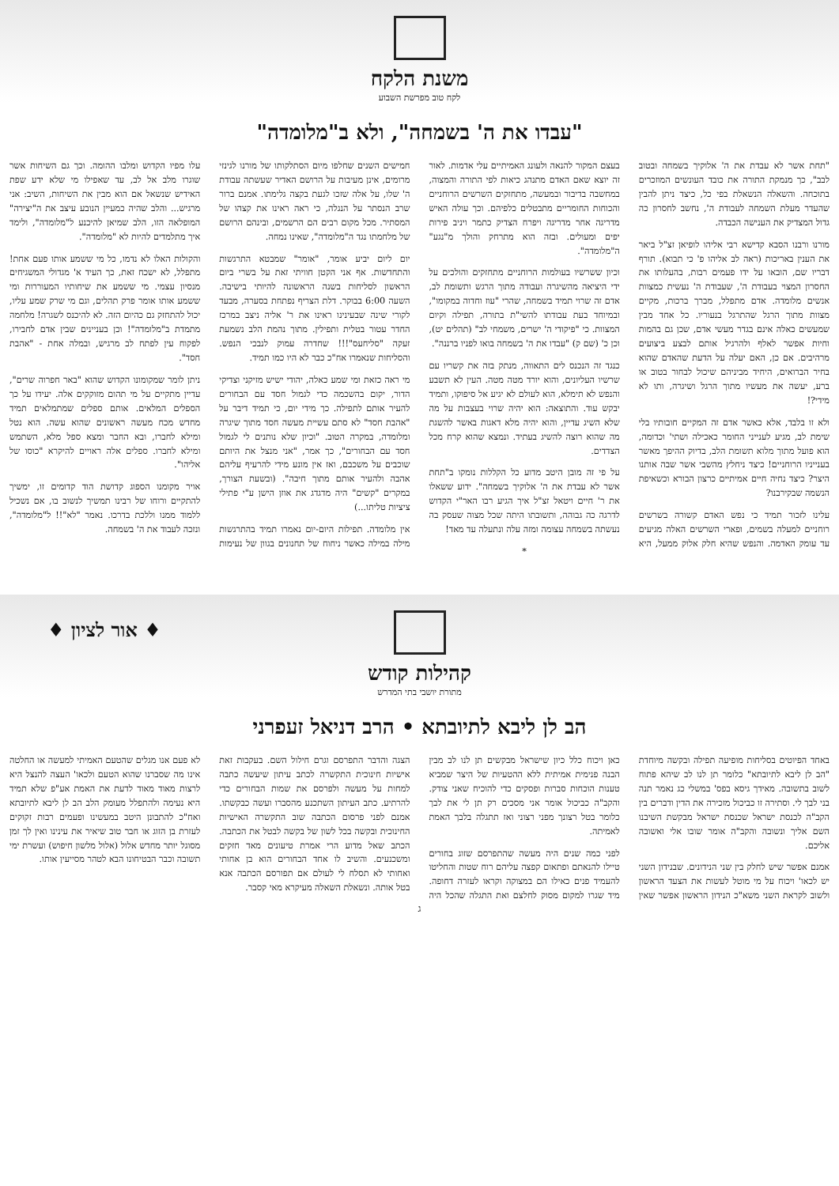משנת הלקח
לקח טוב מפרשת השבוע
"עבדו את ה' בשמחה", ולא ב"מלומדה"
"תחת אשר לא עבדת את ה' אלוקיך בשמחה ובטוב לבב", כך מנמקת התורה את כובד העונשים המוזכרים בתוכחה. והשאלה הנשאלת בפי כל, כיצד ניתן להבין שהעדר מעלת השמחה לעבודת ה', נחשב לחסרון כה גדול המצדיק את הענישה הכבדה.
מורנו ורבנו הסבא קדישא רבי אליהו לופיאן זצ"ל ביאר את הענין באריכות (ראה לב אליהו פ' כי תבוא). תורף דבריו שם, הובאו על ידו פעמים רבות, בהעלותו את החסרון המצוי בעבודת ה', שעבודת ה' נעשית כמצוות אנשים מלומדה. אדם מתפלל, מברך ברכות, מקיים מצוות מתוך הרגל שהתרגל בנעוריו. כל אחד מבין שמעשים כאלה אינם בגדר מעשי אדם, שכן גם בהמות וחיות אפשר לאלף ולהרגיל אותם לבצע ביצועים מרהיבים. אם כן, האם יעלה על הדעת שהאדם שהוא בחיר הברואים, היחיד מביניהם שיכול לבחור בטוב או ברע, יעשה את מעשיו מתוך הרגל ושיגרה, ותו לא מידי?!
ולא זו בלבד, אלא כאשר אדם זה המקיים חובותיו בלי שימת לב, מגיע לענייני החומר כאכילה ושתי' וכדומה, הוא פועל מתוך מלוא תשומת הלב, בדיוק ההיפך מאשר בענייניו הרוחניים! כיצד ניחלץ מהשבי אשר שבה אותנו היצר? כיצד נחיה חיים אמיתיים כרצון הבורא וכשאיפת הנשמה שבקירבנו?
עלינו לזכור תמיד כי נפש האדם קשורה בשרשים רוחניים למעלה בשמים, ופארי השרשים האלה מגיעים עד עומק האדמה. והנפש שהיא חלק אלוק ממעל, היא בעצם המקור להנאה ולעונג האמיתיים עלי אדמות. לאור זה יוצא שאם האדם מתנהג כיאות לפי התורה והמצוה, במחשבה בדיבור ובמעשה, מתחזקים השרשים הרוחניים והכוחות החומריים מתבטלים כלפיהם. וכך עולה האיש מדריגה אחר מדריגה ויפרח הצדיק כתמר ויניב פירות יפים ומעולים. ובזה הוא מתרחק והולך מ"נגע" ה"מלומדה".
וכיון ששרשיו בעולמות הרוחניים מתחזקים והולכים על ידי היציאה מהשיגרה ועבודה מתוך הרגש ותשומת לב, אדם זה שרוי תמיד בשמחה, שהרי "עוז וחדוה במקומו", ובמיוחד בעת עבודתו להשי"ת בתורה, תפילה וקיום המצוות. כי "פיקודי ה' ישרים, משמחי לב" (תהלים יט), וכן כ' (שם ק) "עבדו את ה' בשמחה בואו לפניו ברננה".
כנגד זה הנכנס לים התאווה, מנתק בזה את קשריו עם שרשיו העליונים, והוא יורד מטה מטה. העין לא תשבע והנפש לא תימלא, הוא לעולם לא יגיע אל סיפוקו, ותמיד יבקש עוד. והתוצאה: הוא יהיה שרוי בעצבות על מה שלא השיג עדיין, והוא יהיה מלא דאגות באשר להשגת מה שהוא רוצה להשיג בעתיד. ונמצא שהוא קרח מכל הצדדים.
על פי זה מובן היטב מדוע כל הקללות נומקו ב"תחת אשר לא עבדת את ה' אלוקיך בשמחה". ידוע ששאלו את ר' חיים ויטאל זצ"ל איך הגיע רבו האר"י הקדוש לדרגה כה גבוהה, ותשובתו היתה שכל מצוה שעסק בה נעשתה בשמחה עצומה ומזה עלה ונתעלה עד מאד!
*
חמישים השנים שחלפו מיום הסתלקותו של מורנו לגינזי מרומים, אינן מעיבות על הרושם האדיר שעשתה עבודת ה' שלו, על אלה שזכו לגעת בקצה גלימתו. אמנם ברור שרב הנסתר על הנגלה, כי ראה ראינו את קצהו של המסתיר. מכל מקום רבים הם הרשמים, ובינהם הרושם של מלחמתו נגד ה"מלומדה", שאינו נמחה.
יום ליום יביע אומר, "אומר" שמבטא התרגשות והתחדשות. אף אני הקטן חוויתי זאת על בשרי ביום הראשון לסליחות בשנה הראשונה להיותי בישיבה. השעה 6:00 בבוקר. דלת הצריף נפתחת בסערה, מבעד לקורי שינה שבעינינו ראינו את ר' אליה ניצב במרכז החדר עטור בטלית ותפילין. מתוך נהמת הלב נשמעת זעקה "סליחעס"!!! שחדרה עמוק לנבכי הנפש. והסליחות שנאמרו אח"כ כבר לא היו כמו תמיד.
מי ראה כזאת ומי שמע כאלה, יהודי ישיש מזיקני וצדיקי הדור, יקום בהשכמה כדי לגמול חסד עם הבחורים להעיר אותם לתפילה. כך מידי יום, כי תמיד דיבר על "אהבת חסד" לא סתם עשיית מעשה חסד מתוך שיגרה ומלומדה, במקרה הטוב. "וכיון שלא נותנים לי לגמול חסד עם הבחורים", כך אמר, "אני מנצל את היותם שוכבים על משכבם, ואז אין מונע מידי להרעיף עליהם אהבה ולהעיר אותם מתוך חיבה". (ובשעת הצורך, במקרים "קשים" היה מדגדג את אוזן הישן ע"י פתילי ציציות טליתו...)
אין מלומדה. תפילות היום-יום נאמרו תמיד בהתרגשות מילה במילה כאשר ניחוח של תחנונים בגוון של נעימות עלו מפיו הקדוש ומלבו ההומה. וכך גם השיחות אשר שוגרו מלב אל לב, עד שאפילו מי שלא ידע שפת האידיש שנשאל אם הוא מבין את השיחות, השיב: אני מרגיש... והלב שהיה כמעיין הנובע עיצב את ה"יצירה" המופלאה הזו, הלב שמיאן להיכנע ל"מלומדה", ולימד איך מתלמדים להיות לא "מלומדה".
והקולות האלו לא נדמו, כל מי ששמע אותו פעם אחת! מתפלל, לא ישכח זאת, כך העיד א' מגדולי המשגיחים מנסיון עצמי. מי ששמע את שיחותיו המעוררות ומי ששמע אותו אומר פרק תהלים, וגם מי שרק שמע עליו, יכול להתחזק גם כהיום הזה. לא להיכנס לשגרה! מלחמה מתמדת ב"מלומדה"! וכן בעניינים שבין אדם לחבירו, לפקוח עין לפתח לב מרגיש, ובמלה אחת - "אהבת חסד".
ניתן לומר שמקומונו הקדוש שהוא "באר חפרוה שרים", עדיין מתקיים על מי תהום מזוקקים אלה. יעידו על כך הספלים המלאים. אותם ספלים שמתמלאים תמיד מחדש מכח מעשה ראשונים שהוא עשה. הוא נטל ומילא לחברו, ובא החבר ומצא ספל מלא, השתמש ומילא לחברו. ספלים אלה ראויים להיקרא "כוסו של אליהו".
אויר מקומנו הספוג קדושת הוד קדומים זו, ימשיך להתקיים ורוחו של רבינו תמשיך לנשוב בו, אם נשכיל ללמוד ממנו וללכת בדרכו. נאמר "לא"!! ל"מלומדה", ונזכה לעבוד את ה' בשמחה.
♦ אור לציון ♦
קהילות קודש
מתורת יושבי בתי המדרש
הב לן ליבא לתיובתא • הרב דניאל זעפרני
באחד הפיוטים בסליחות מופיעה תפילה ובקשה מיוחדת "הב לן ליבא לתיובתא" כלומר תן לנו לב שיהא פתוח לשוב בתשובה. מאידך גיסא בפס' במשלי כג נאמר תנה בני לבך לי. וסתירה זו כביכול מזכירה את הדין ודברים בין הקב"ה לכנסת ישראל שכנסת ישראל מבקשת השיבנו השם אליך ונשובה והקב"ה אומר שובו אלי ואשובה אליכם.
אמנם אפשר שיש לחלק בין שני הנידונים. שבנידון השני יש לכאו' ויכוח על מי מוטל לעשות את הצעד הראשון ולשוב לקראת השני משא"כ הנידון הראשון אפשר שאין כאן ויכוח כלל כיון שישראל מבקשים תן לנו לב מבין הבנה פנימית אמיתית ללא ההטעיות של היצר שמביא טענות הוכחות סברות ופסקים כדי להוכיח שאני צודק. והקב"ה כביכול אומר אני מסכים רק תן לי את לבך כלומר בטל רצונך מפני רצוני ואז תתגלה בלבך האמת לאמיתה.
לפני כמה שנים היה מעשה שהתפרסם שזוג בחורים טיילו להנאתם ופתאום קפצה עליהם רוח שטות והחליטו להעמיד פנים כאילו הם במצוקה וקראו לעזרה דחופה. מיד שגרו למקום מסוק לחלצם ואת התגלה שהכל היה הצגה והדבר התפרסם וגרם חילול השם. בעקבות זאת אישיות חינוכית התקשרה לכתב עיתון שיעשה כתבה למחות על מעשה ולפרסם את שמות הבחורים כדי להרתיע. כתב העיתון השתכנע מהסברו ועשה כבקשתו. אמנם לפני פרסום הכתבה שוב התקשרה האישיות החינוכית ובקשה בכל לשון של בקשה לבטל את הכתבה. הכתב שאל מדוע הרי אמרת טיעונים מאד חזקים ומשכנעים. והשיב לו אחד הבחורים הוא בן אחותי ואחותי לא תסלח לי לעולם אם תפורסם הכתבה אנא בטל אותה. ונשאלת השאלה מעיקרא מאי קסבר.
לא פעם אנו מגלים שהטעם האמיתי למעשה או החלטה אינו מה שסברנו שהוא הטעם ולכאו' העצה להנצל היא לרצות מאוד מאוד לדעת את האמת אע"פ שלא תמיד היא נעימה ולהתפלל מעומק הלב הב לן ליבא לתיובתא ואח"כ להתבונן היטב במעשינו ופעמים רבות זקוקים לעזרת בן הזוג או חבר טוב שיאיר את עינינו ואין לך זמן מסוגל יותר מחדש אלול (אלול מלשון חיפוש) ועשרת ימי תשובה וכבר הבטיחונו הבא לטהר מסייעין אותו.
ג